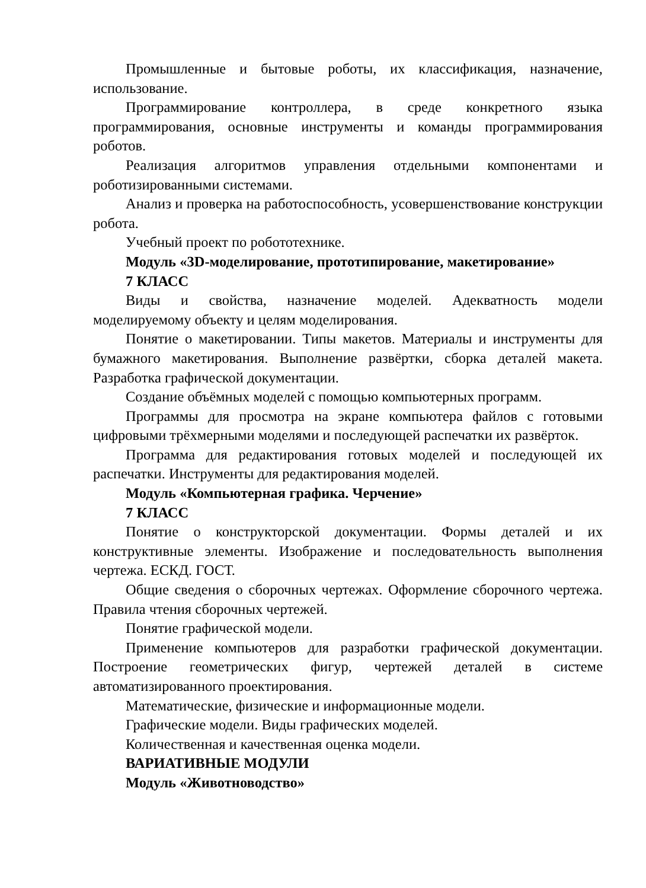Промышленные и бытовые роботы, их классификация, назначение, использование.
Программирование контроллера, в среде конкретного языка программирования, основные инструменты и команды программирования роботов.
Реализация алгоритмов управления отдельными компонентами и роботизированными системами.
Анализ и проверка на работоспособность, усовершенствование конструкции робота.
Учебный проект по робототехнике.
Модуль «3D-моделирование, прототипирование, макетирование»
7 КЛАСС
Виды и свойства, назначение моделей. Адекватность модели моделируемому объекту и целям моделирования.
Понятие о макетировании. Типы макетов. Материалы и инструменты для бумажного макетирования. Выполнение развёртки, сборка деталей макета. Разработка графической документации.
Создание объёмных моделей с помощью компьютерных программ.
Программы для просмотра на экране компьютера файлов с готовыми цифровыми трёхмерными моделями и последующей распечатки их развёрток.
Программа для редактирования готовых моделей и последующей их распечатки. Инструменты для редактирования моделей.
Модуль «Компьютерная графика. Черчение»
7 КЛАСС
Понятие о конструкторской документации. Формы деталей и их конструктивные элементы. Изображение и последовательность выполнения чертежа. ЕСКД. ГОСТ.
Общие сведения о сборочных чертежах. Оформление сборочного чертежа. Правила чтения сборочных чертежей.
Понятие графической модели.
Применение компьютеров для разработки графической документации. Построение геометрических фигур, чертежей деталей в системе автоматизированного проектирования.
Математические, физические и информационные модели.
Графические модели. Виды графических моделей.
Количественная и качественная оценка модели.
ВАРИАТИВНЫЕ МОДУЛИ
Модуль «Животноводство»